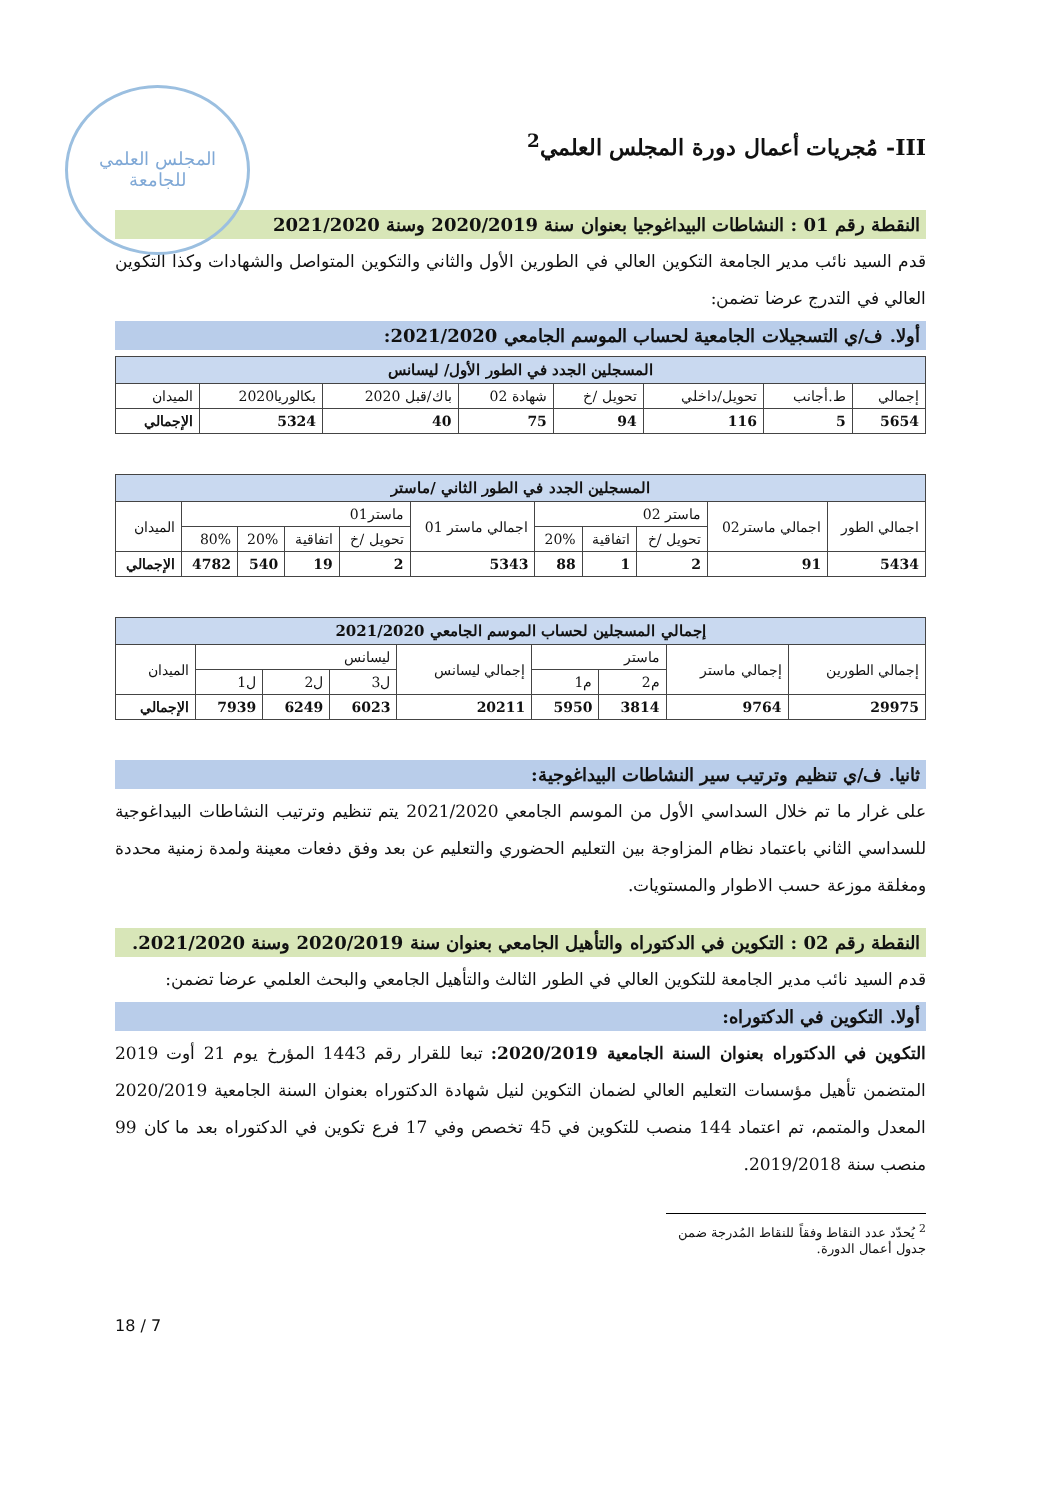المجلس العلمي للجامعة
III- مُجريات أعمال دورة المجلس العلمي<sup>2</sup>
النقطة رقم 01 : النشاطات البيداغوجيا بعنوان سنة 2020/2019 وسنة 2021/2020
قدم السيد نائب مدير الجامعة التكوين العالي في الطورين الأول والثاني والتكوين المتواصل والشهادات وكذا التكوين العالي في التدرج عرضا تضمن:
أولا. ف/ي التسجيلات الجامعية لحساب الموسم الجامعي 2021/2020:
| المسجلين الجدد في الطور الأول/ ليسانس | | | | | | | |
| --- | --- | --- | --- | --- | --- | --- | --- |
| إجمالي | ط.أجانب | تحويل/داخلي | تحويل /خ | شهادة 02 | باك/قبل 2020 | بكالوريا2020 | الميدان |
| 5654 | 5 | 116 | 94 | 75 | 40 | 5324 | الإجمالي |
| المسجلين الجدد في الطور الثاني /ماستر | | | | | | | | | | |
| --- | --- | --- | --- | --- | --- | --- | --- | --- | --- | --- |
| اجمالي الطور | اجمالي ماستر02 | ماستر 02 | | | اجمالي ماستر 01 | ماستر01 | | | | الميدان |
| | | تحويل /خ | اتفاقية | 20% | | تحويل /خ | اتفاقية | 20% | 80% | |
| 5434 | 91 | 2 | 1 | 88 | 5343 | 2 | 19 | 540 | 4782 | الإجمالي |
| إجمالي المسجلين لحساب الموسم الجامعي 2021/2020 | | | | | | | | |
| --- | --- | --- | --- | --- | --- | --- | --- | --- |
| إجمالي الطورين | إجمالي ماستر | ماستر | | إجمالي ليسانس | ليسانس | | | الميدان |
| | | م2 | م1 | | ل3 | ل2 | ل1 | |
| 29975 | 9764 | 3814 | 5950 | 20211 | 6023 | 6249 | 7939 | الإجمالي |
ثانيا. ف/ي تنظيم وترتيب سير النشاطات البيداغوجية:
على غرار ما تم خلال السداسي الأول من الموسم الجامعي 2021/2020 يتم تنظيم وترتيب النشاطات البيداغوجية للسداسي الثاني باعتماد نظام المزاوجة بين التعليم الحضوري والتعليم عن بعد وفق دفعات معينة ولمدة زمنية محددة ومغلقة موزعة حسب الاطوار والمستويات.
النقطة رقم 02 : التكوين في الدكتوراه والتأهيل الجامعي بعنوان سنة 2020/2019 وسنة 2021/2020.
قدم السيد نائب مدير الجامعة للتكوين العالي في الطور الثالث والتأهيل الجامعي والبحث العلمي عرضا تضمن:
أولا. التكوين في الدكتوراه:
التكوين في الدكتوراه بعنوان السنة الجامعية 2020/2019: تبعا للقرار رقم 1443 المؤرخ يوم 21 أوت 2019 المتضمن تأهيل مؤسسات التعليم العالي لضمان التكوين لنيل شهادة الدكتوراه بعنوان السنة الجامعية 2020/2019 المعدل والمتمم، تم اعتماد 144 منصب للتكوين في 45 تخصص وفي 17 فرع تكوين في الدكتوراه بعد ما كان 99 منصب سنة 2019/2018.
<sup>2</sup> يُحدّد عدد النقاط وفقاً للنقاط المُدرجة ضمن جدول أعمال الدورة.
18 / 7